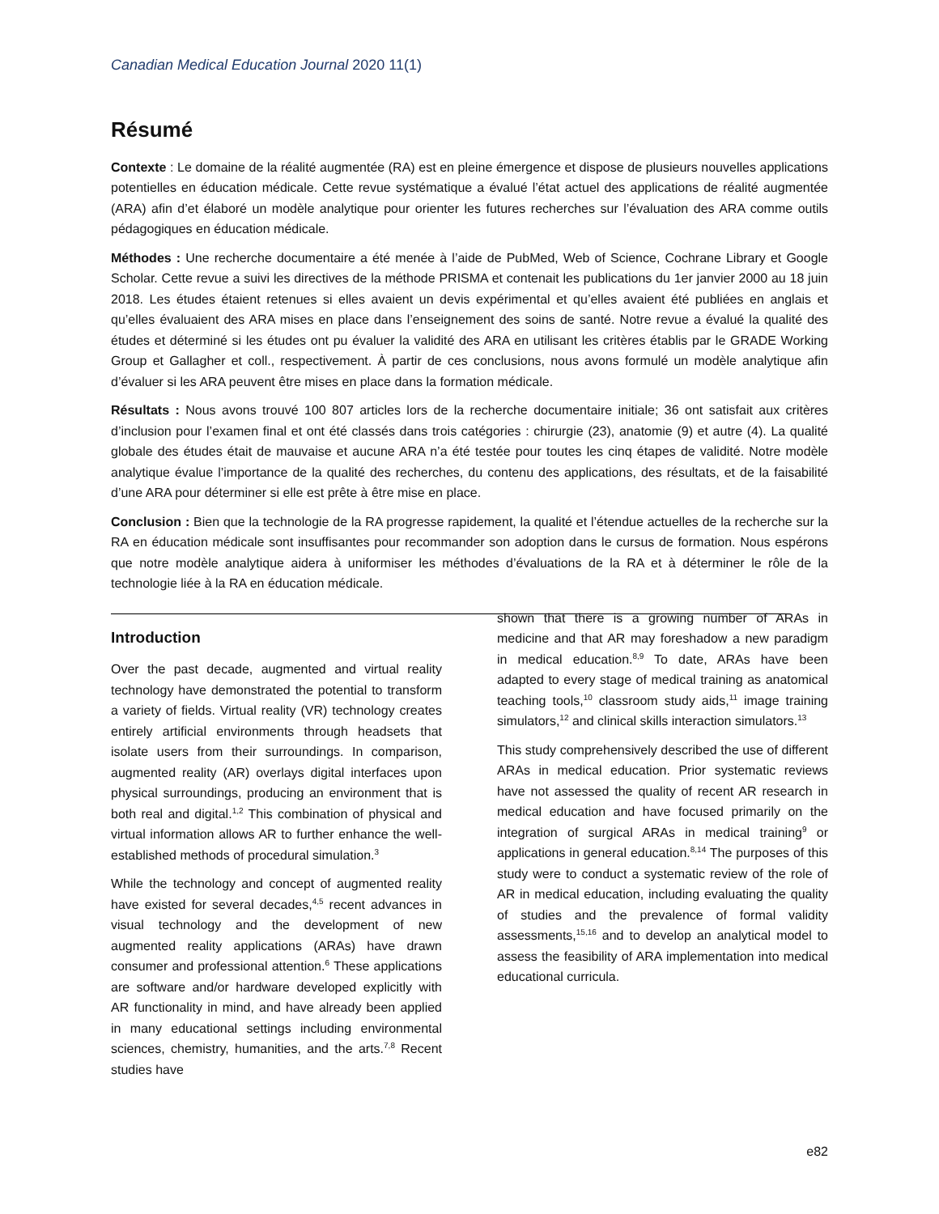Canadian Medical Education Journal 2020 11(1)
Résumé
Contexte : Le domaine de la réalité augmentée (RA) est en pleine émergence et dispose de plusieurs nouvelles applications potentielles en éducation médicale. Cette revue systématique a évalué l’état actuel des applications de réalité augmentée (ARA) afin d’et élaboré un modèle analytique pour orienter les futures recherches sur l’évaluation des ARA comme outils pédagogiques en éducation médicale.
Méthodes : Une recherche documentaire a été menée à l’aide de PubMed, Web of Science, Cochrane Library et Google Scholar. Cette revue a suivi les directives de la méthode PRISMA et contenait les publications du 1er janvier 2000 au 18 juin 2018. Les études étaient retenues si elles avaient un devis expérimental et qu’elles avaient été publiées en anglais et qu’elles évaluaient des ARA mises en place dans l’enseignement des soins de santé. Notre revue a évalué la qualité des études et déterminé si les études ont pu évaluer la validité des ARA en utilisant les critères établis par le GRADE Working Group et Gallagher et coll., respectivement. À partir de ces conclusions, nous avons formulé un modèle analytique afin d’évaluer si les ARA peuvent être mises en place dans la formation médicale.
Résultats : Nous avons trouvé 100 807 articles lors de la recherche documentaire initiale; 36 ont satisfait aux critères d’inclusion pour l’examen final et ont été classés dans trois catégories : chirurgie (23), anatomie (9) et autre (4). La qualité globale des études était de mauvaise et aucune ARA n’a été testée pour toutes les cinq étapes de validité. Notre modèle analytique évalue l’importance de la qualité des recherches, du contenu des applications, des résultats, et de la faisabilité d’une ARA pour déterminer si elle est prête à être mise en place.
Conclusion : Bien que la technologie de la RA progresse rapidement, la qualité et l’étendue actuelles de la recherche sur la RA en éducation médicale sont insuffisantes pour recommander son adoption dans le cursus de formation. Nous espérons que notre modèle analytique aidera à uniformiser les méthodes d’évaluations de la RA et à déterminer le rôle de la technologie liée à la RA en éducation médicale.
Introduction
Over the past decade, augmented and virtual reality technology have demonstrated the potential to transform a variety of fields. Virtual reality (VR) technology creates entirely artificial environments through headsets that isolate users from their surroundings. In comparison, augmented reality (AR) overlays digital interfaces upon physical surroundings, producing an environment that is both real and digital.<sup>1,2</sup> This combination of physical and virtual information allows AR to further enhance the well-established methods of procedural simulation.<sup>3</sup>
While the technology and concept of augmented reality have existed for several decades,<sup>4,5</sup> recent advances in visual technology and the development of new augmented reality applications (ARAs) have drawn consumer and professional attention.<sup>6</sup> These applications are software and/or hardware developed explicitly with AR functionality in mind, and have already been applied in many educational settings including environmental sciences, chemistry, humanities, and the arts.<sup>7,8</sup> Recent studies have
shown that there is a growing number of ARAs in medicine and that AR may foreshadow a new paradigm in medical education.<sup>8,9</sup> To date, ARAs have been adapted to every stage of medical training as anatomical teaching tools,<sup>10</sup> classroom study aids,<sup>11</sup> image training simulators,<sup>12</sup> and clinical skills interaction simulators.<sup>13</sup>
This study comprehensively described the use of different ARAs in medical education. Prior systematic reviews have not assessed the quality of recent AR research in medical education and have focused primarily on the integration of surgical ARAs in medical training<sup>9</sup> or applications in general education.<sup>8,14</sup> The purposes of this study were to conduct a systematic review of the role of AR in medical education, including evaluating the quality of studies and the prevalence of formal validity assessments,<sup>15,16</sup> and to develop an analytical model to assess the feasibility of ARA implementation into medical educational curricula.
e82